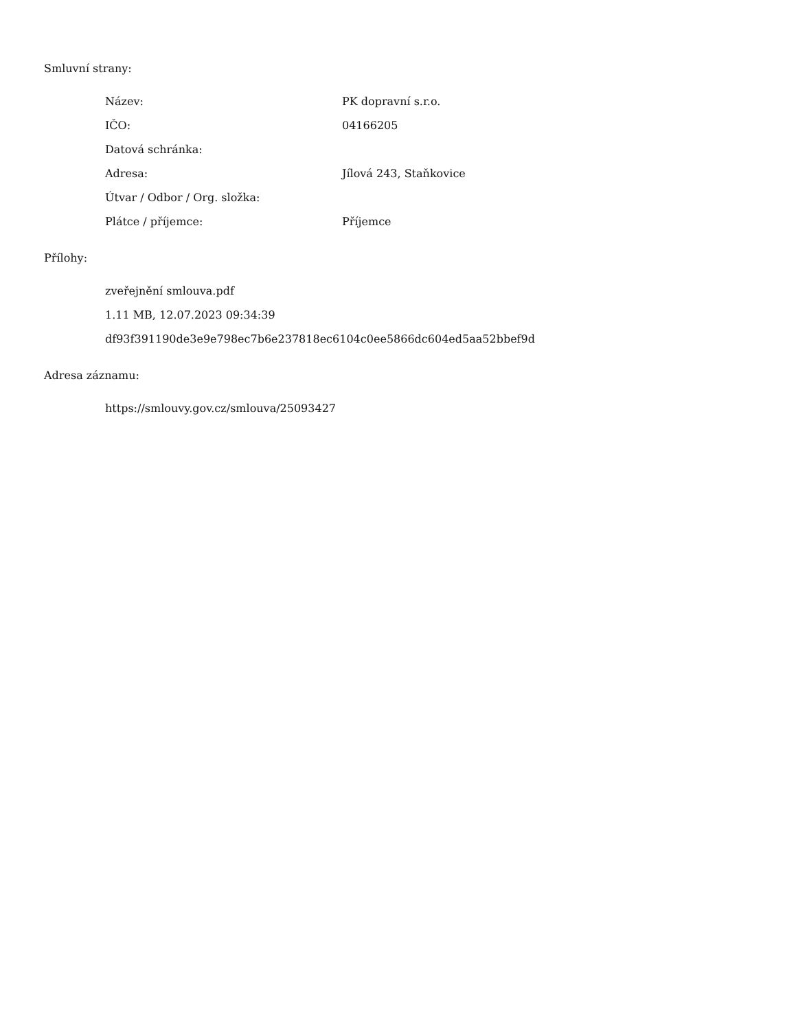Smluvní strany:
| Název: | PK dopravní s.r.o. |
| IČO: | 04166205 |
| Datová schránka: | |
| Adresa: | Jílová 243, Staňkovice |
| Útvar / Odbor / Org. složka: | |
| Plátce / příjemce: | Příjemce |
Přílohy:
zveřejnění smlouva.pdf
1.11 MB, 12.07.2023 09:34:39
df93f391190de3e9e798ec7b6e237818ec6104c0ee5866dc604ed5aa52bbef9d
Adresa záznamu:
https://smlouvy.gov.cz/smlouva/25093427